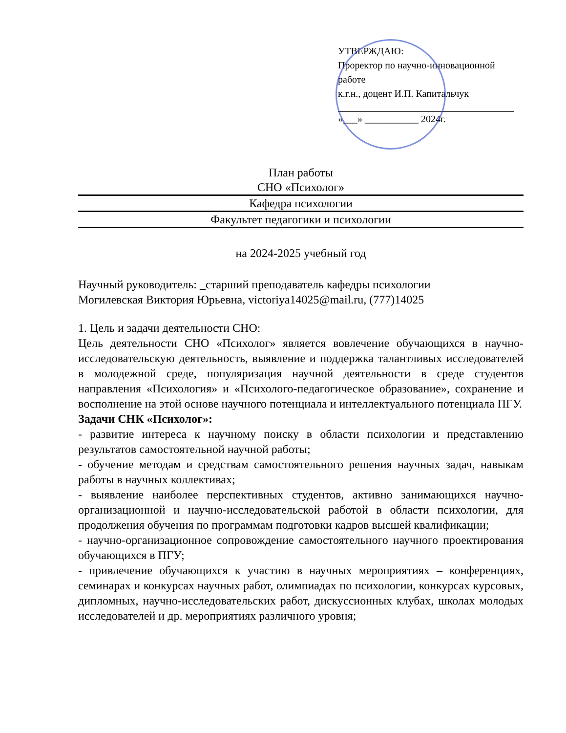УТВЕРЖДАЮ:
Проректор по научно-инновационной работе
к.г.н., доцент И.П. Капитальчук
«___» ___________ 2024г.
План работы
СНО «Психолог»
Кафедра психологии
Факультет педагогики и психологии
на 2024-2025 учебный год
Научный руководитель: _старший преподаватель кафедры психологии
Могилевская Виктория Юрьевна, victoriya14025@mail.ru, (777)14025
1. Цель и задачи деятельности СНО:
Цель деятельности СНО «Психолог» является вовлечение обучающихся в научно-исследовательскую деятельность, выявление и поддержка талантливых исследователей в молодежной среде, популяризация научной деятельности в среде студентов направления «Психология» и «Психолого-педагогическое образование», сохранение и восполнение на этой основе научного потенциала и интеллектуального потенциала ПГУ.
Задачи СНК «Психолог»:
- развитие интереса к научному поиску в области психологии и представлению результатов самостоятельной научной работы;
- обучение методам и средствам самостоятельного решения научных задач, навыкам работы в научных коллективах;
- выявление наиболее перспективных студентов, активно занимающихся научно-организационной и научно-исследовательской работой в области психологии, для продолжения обучения по программам подготовки кадров высшей квалификации;
- научно-организационное сопровождение самостоятельного научного проектирования обучающихся в ПГУ;
- привлечение обучающихся к участию в научных мероприятиях – конференциях, семинарах и конкурсах научных работ, олимпиадах по психологии, конкурсах курсовых, дипломных, научно-исследовательских работ, дискуссионных клубах, школах молодых исследователей и др. мероприятиях различного уровня;